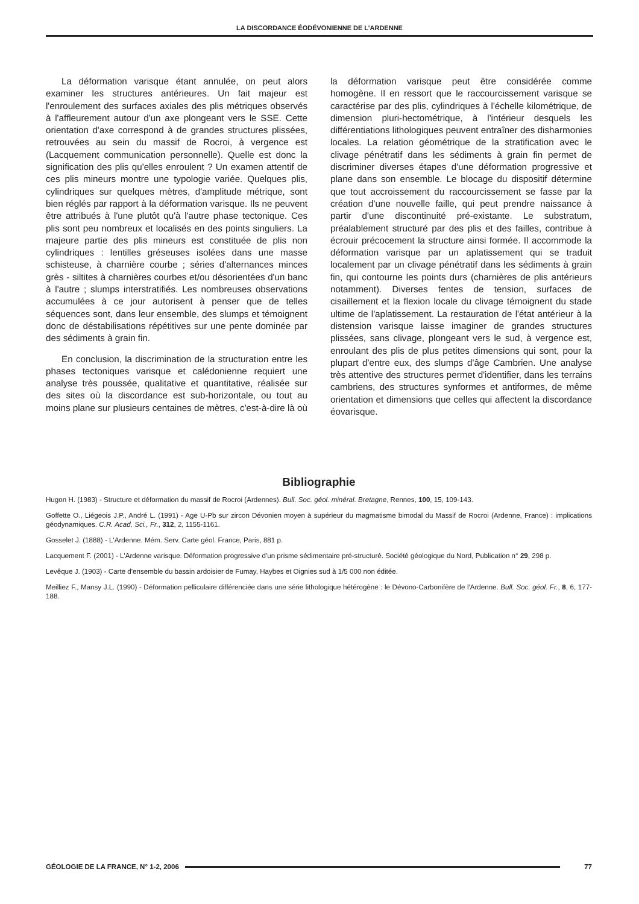LA DISCORDANCE ÉODÉVONIENNE DE L’ARDENNE
La déformation varisque étant annulée, on peut alors examiner les structures antérieures. Un fait majeur est l'enroulement des surfaces axiales des plis métriques observés à l'affleurement autour d'un axe plongeant vers le SSE. Cette orientation d'axe correspond à de grandes structures plissées, retrouvées au sein du massif de Rocroi, à vergence est (Lacquement communication personnelle). Quelle est donc la signification des plis qu'elles enroulent ? Un examen attentif de ces plis mineurs montre une typologie variée. Quelques plis, cylindriques sur quelques mètres, d'amplitude métrique, sont bien réglés par rapport à la déformation varisque. Ils ne peuvent être attribués à l'une plutôt qu'à l'autre phase tectonique. Ces plis sont peu nombreux et localisés en des points singuliers. La majeure partie des plis mineurs est constituée de plis non cylindriques : lentilles gréseuses isolées dans une masse schisteuse, à charnière courbe ; séries d'alternances minces grès - siltites à charnières courbes et/ou désorientées d'un banc à l'autre ; slumps interstratifiés. Les nombreuses observations accumulées à ce jour autorisent à penser que de telles séquences sont, dans leur ensemble, des slumps et témoignent donc de déstabilisations répétitives sur une pente dominée par des sédiments à grain fin.
En conclusion, la discrimination de la structuration entre les phases tectoniques varisque et calédonienne requiert une analyse très poussée, qualitative et quantitative, réalisée sur des sites où la discordance est sub-horizontale, ou tout au moins plane sur plusieurs centaines de mètres, c'est-à-dire là où la déformation varisque peut être considérée comme homogène. Il en ressort que le raccourcissement varisque se caractérise par des plis, cylindriques à l'échelle kilométrique, de dimension pluri-hectométrique, à l'intérieur desquels les différentiations lithologiques peuvent entraîner des disharmonies locales. La relation géométrique de la stratification avec le clivage pénétratif dans les sédiments à grain fin permet de discriminer diverses étapes d'une déformation progressive et plane dans son ensemble. Le blocage du dispositif détermine que tout accroissement du raccourcissement se fasse par la création d'une nouvelle faille, qui peut prendre naissance à partir d'une discontinuité pré-existante. Le substratum, préalablement structuré par des plis et des failles, contribue à écrouir précocement la structure ainsi formée. Il accommode la déformation varisque par un aplatissement qui se traduit localement par un clivage pénétratif dans les sédiments à grain fin, qui contourne les points durs (charnières de plis antérieurs notamment). Diverses fentes de tension, surfaces de cisaillement et la flexion locale du clivage témoignent du stade ultime de l'aplatissement. La restauration de l'état antérieur à la distension varisque laisse imaginer de grandes structures plissées, sans clivage, plongeant vers le sud, à vergence est, enroulant des plis de plus petites dimensions qui sont, pour la plupart d'entre eux, des slumps d'âge Cambrien. Une analyse très attentive des structures permet d'identifier, dans les terrains cambriens, des structures synformes et antiformes, de même orientation et dimensions que celles qui affectent la discordance éovarisque.
Bibliographie
Hugon H. (1983) - Structure et déformation du massif de Rocroi (Ardennes). Bull. Soc. géol. minéral. Bretagne, Rennes, 100, 15, 109-143.
Goffette O., Liégeois J.P., André L. (1991) - Age U-Pb sur zircon Dévonien moyen à supérieur du magmatisme bimodal du Massif de Rocroi (Ardenne, France) : implications géodynamiques. C.R. Acad. Sci., Fr., 312, 2, 1155-1161.
Gosselet J. (1888) - L'Ardenne. Mém. Serv. Carte géol. France, Paris, 881 p.
Lacquement F. (2001) - L'Ardenne varisque. Déformation progressive d'un prisme sédimentaire pré-structuré. Société géologique du Nord, Publication n° 29, 298 p.
Levêque J. (1903) - Carte d'ensemble du bassin ardoisier de Fumay, Haybes et Oignies sud à 1/5 000 non éditée.
Meilliez F., Mansy J.L. (1990) - Déformation pelliculaire différenciée dans une série lithologique hétérogène : le Dévono-Carbonifère de l'Ardenne. Bull. Soc. géol. Fr., 8, 6, 177-188.
GÉOLOGIE DE LA FRANCE, N° 1-2, 2006 77